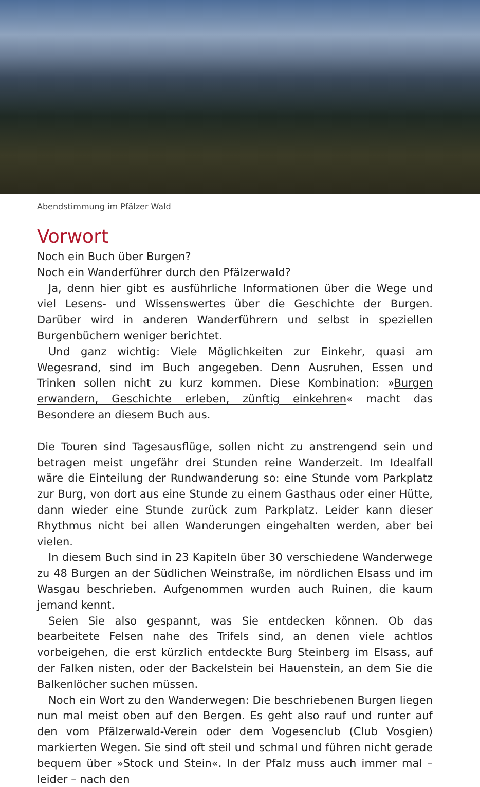Abendstimmung im Pfälzer Wald
Vorwort
Noch ein Buch über Burgen?
Noch ein Wanderführer durch den Pfälzerwald?
Ja, denn hier gibt es ausführliche Informationen über die Wege und viel Lesens- und Wissenswertes über die Geschichte der Burgen. Darüber wird in anderen Wanderführern und selbst in speziellen Burgenbüchern weniger berichtet.
Und ganz wichtig: Viele Möglichkeiten zur Einkehr, quasi am Wegesrand, sind im Buch angegeben. Denn Ausruhen, Essen und Trinken sollen nicht zu kurz kommen. Diese Kombination: »Burgen erwandern, Geschichte erleben, zünftig einkehren« macht das Besondere an diesem Buch aus.
Die Touren sind Tagesausflüge, sollen nicht zu anstrengend sein und betragen meist ungefähr drei Stunden reine Wanderzeit. Im Idealfall wäre die Einteilung der Rundwanderung so: eine Stunde vom Parkplatz zur Burg, von dort aus eine Stunde zu einem Gasthaus oder einer Hütte, dann wieder eine Stunde zurück zum Parkplatz. Leider kann dieser Rhythmus nicht bei allen Wanderungen eingehalten werden, aber bei vielen.
In diesem Buch sind in 23 Kapiteln über 30 verschiedene Wanderwege zu 48 Burgen an der Südlichen Weinstraße, im nördlichen Elsass und im Wasgau beschrieben. Aufgenommen wurden auch Ruinen, die kaum jemand kennt.
Seien Sie also gespannt, was Sie entdecken können. Ob das bearbeitete Felsen nahe des Trifels sind, an denen viele achtlos vorbeigehen, die erst kürzlich entdeckte Burg Steinberg im Elsass, auf der Falken nisten, oder der Backelstein bei Hauenstein, an dem Sie die Balkenlöcher suchen müssen.
Noch ein Wort zu den Wanderwegen: Die beschriebenen Burgen liegen nun mal meist oben auf den Bergen. Es geht also rauf und runter auf den vom Pfälzerwald-Verein oder dem Vogesenclub (Club Vosgien) markierten Wegen. Sie sind oft steil und schmal und führen nicht gerade bequem über »Stock und Stein«. In der Pfalz muss auch immer mal – leider – nach den